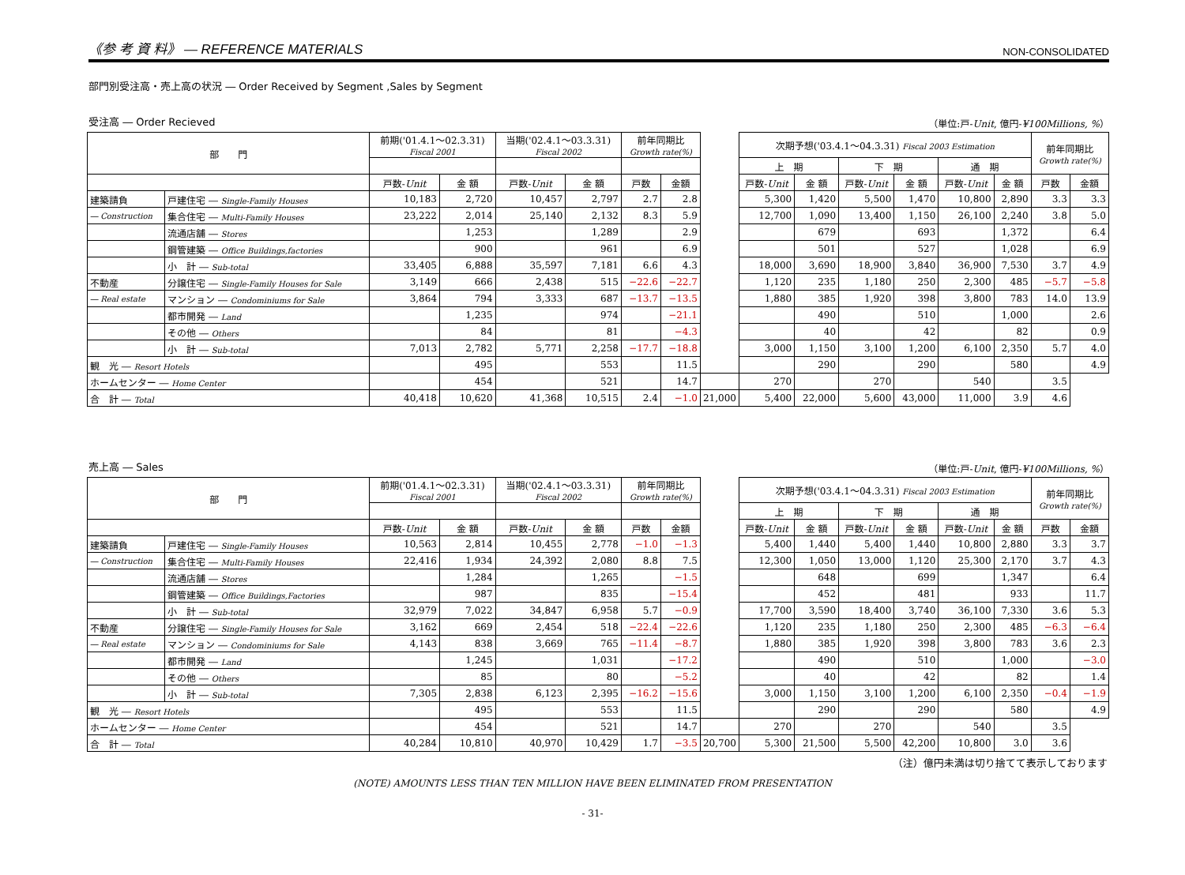《参 考 資 料》 ― REFERENCE MATERIALS NON-CONSOLIDATED
部門別受注高・売上高の状況 ― Order Received by Segment ,Sales by Segment
受注高 ― Order Recieved （単位:戸-Unit, 億円-¥100Millions, %）
| 部 門 | | 前期('01.4.1～02.3.31) Fiscal 2001 | | 当期('02.4.1～03.3.31) Fiscal 2002 | | 前年同期比 Growth rate(%) | | | 次期予想('03.4.1～04.3.31) Fiscal 2003 Estimation | | | | | | 前年同期比 Growth rate(%) | |
| --- | --- | --- | --- | --- | --- | --- | --- | --- | --- | --- | --- | --- | --- | --- | --- | --- |
| | | | | | | | | | 上 期 | | 下 期 | | 通 期 | | | |
| | | 戸数- Unit | 金 額 | 戸数- Unit | 金 額 | 戸数 | 金額 | | 戸数- Unit | 金 額 | 戸数- Unit | 金 額 | 戸数- Unit | 金 額 | 戸数 | 金額 |
| 建築請負 | 戸建住宅 ― Single-Family Houses | 10,183 | 2,720 | 10,457 | 2,797 | 2.7 | 2.8 | | 5,300 | 1,420 | 5,500 | 1,470 | 10,800 | 2,890 | 3.3 | 3.3 |
| ― Construction | 集合住宅 ― Multi-Family Houses | 23,222 | 2,014 | 25,140 | 2,132 | 8.3 | 5.9 | | 12,700 | 1,090 | 13,400 | 1,150 | 26,100 | 2,240 | 3.8 | 5.0 |
| | 流通店舗 ― Stores | | 1,253 | | 1,289 | | 2.9 | | | 679 | | 693 | | 1,372 | | 6.4 |
| | 鋼管建築 ― Office Buildings,factories | | 900 | | 961 | | 6.9 | | | 501 | | 527 | | 1,028 | | 6.9 |
| | 小 計 ― Sub-total | 33,405 | 6,888 | 35,597 | 7,181 | 6.6 | 4.3 | | 18,000 | 3,690 | 18,900 | 3,840 | 36,900 | 7,530 | 3.7 | 4.9 |
| 不動産 | 分譲住宅 ― Single-Family Houses for Sale | 3,149 | 666 | 2,438 | 515 | −22.6 | −22.7 | | 1,120 | 235 | 1,180 | 250 | 2,300 | 485 | −5.7 | −5.8 |
| ― Real estate | マンション ― Condominiums for Sale | 3,864 | 794 | 3,333 | 687 | −13.7 | −13.5 | | 1,880 | 385 | 1,920 | 398 | 3,800 | 783 | 14.0 | 13.9 |
| | 都市開発 ― Land | | 1,235 | | 974 | | −21.1 | | | 490 | | 510 | | 1,000 | | 2.6 |
| | その他 ― Others | | 84 | | 81 | | −4.3 | | | 40 | | 42 | | 82 | | 0.9 |
| | 小 計 ― Sub-total | 7,013 | 2,782 | 5,771 | 2,258 | −17.7 | −18.8 | | 3,000 | 1,150 | 3,100 | 1,200 | 6,100 | 2,350 | 5.7 | 4.0 |
| 観 光 ― Resort Hotels | | | 495 | | 553 | | 11.5 | | | 290 | | 290 | | 580 | | 4.9 |
| ホームセンター ― Home Center | | | 454 | | 521 | | 14.7 | | 270 | | 270 | | 540 | | 3.5 | |
| 合 計 ― Total | | 40,418 | 10,620 | 41,368 | 10,515 | 2.4 | −1.0 | 21,000 | 5,400 | 22,000 | 5,600 | 43,000 | 11,000 | 3.9 | 4.6 | |
売上高 ― Sales （単位:戸-Unit, 億円-¥100Millions, %）
| 部 門 | | 前期('01.4.1～02.3.31) Fiscal 2001 | | 当期('02.4.1～03.3.31) Fiscal 2002 | | 前年同期比 Growth rate(%) | | | 次期予想('03.4.1～04.3.31) Fiscal 2003 Estimation | | | | | | 前年同期比 Growth rate(%) | |
| --- | --- | --- | --- | --- | --- | --- | --- | --- | --- | --- | --- | --- | --- | --- | --- | --- |
| | | | | | | | | | 上 期 | | 下 期 | | 通 期 | | | |
| | | 戸数- Unit | 金 額 | 戸数- Unit | 金 額 | 戸数 | 金額 | | 戸数- Unit | 金 額 | 戸数- Unit | 金 額 | 戸数- Unit | 金 額 | 戸数 | 金額 |
| 建築請負 | 戸建住宅 ― Single-Family Houses | 10,563 | 2,814 | 10,455 | 2,778 | −1.0 | −1.3 | | 5,400 | 1,440 | 5,400 | 1,440 | 10,800 | 2,880 | 3.3 | 3.7 |
| ― Construction | 集合住宅 ― Multi-Family Houses | 22,416 | 1,934 | 24,392 | 2,080 | 8.8 | 7.5 | | 12,300 | 1,050 | 13,000 | 1,120 | 25,300 | 2,170 | 3.7 | 4.3 |
| | 流通店舗 ― Stores | | 1,284 | | 1,265 | | −1.5 | | | 648 | | 699 | | 1,347 | | 6.4 |
| | 鋼管建築 ― Office Buildings,Factories | | 987 | | 835 | | −15.4 | | | 452 | | 481 | | 933 | | 11.7 |
| | 小 計 ― Sub-total | 32,979 | 7,022 | 34,847 | 6,958 | 5.7 | −0.9 | | 17,700 | 3,590 | 18,400 | 3,740 | 36,100 | 7,330 | 3.6 | 5.3 |
| 不動産 | 分譲住宅 ― Single-Family Houses for Sale | 3,162 | 669 | 2,454 | 518 | −22.4 | −22.6 | | 1,120 | 235 | 1,180 | 250 | 2,300 | 485 | −6.3 | −6.4 |
| ― Real estate | マンション ― Condominiums for Sale | 4,143 | 838 | 3,669 | 765 | −11.4 | −8.7 | | 1,880 | 385 | 1,920 | 398 | 3,800 | 783 | 3.6 | 2.3 |
| | 都市開発 ― Land | | 1,245 | | 1,031 | | −17.2 | | | 490 | | 510 | | 1,000 | | −3.0 |
| | その他 ― Others | | 85 | | 80 | | −5.2 | | | 40 | | 42 | | 82 | | 1.4 |
| | 小 計 ― Sub-total | 7,305 | 2,838 | 6,123 | 2,395 | −16.2 | −15.6 | | 3,000 | 1,150 | 3,100 | 1,200 | 6,100 | 2,350 | −0.4 | −1.9 |
| 観 光 ― Resort Hotels | | | 495 | | 553 | | 11.5 | | | 290 | | 290 | | 580 | | 4.9 |
| ホームセンター ― Home Center | | | 454 | | 521 | | 14.7 | | 270 | | 270 | | 540 | | 3.5 | |
| 合 計 ― Total | | 40,284 | 10,810 | 40,970 | 10,429 | 1.7 | −3.5 | 20,700 | 5,300 | 21,500 | 5,500 | 42,200 | 10,800 | 3.0 | 3.6 | |
（注）億円未満は切り捨てて表示しております
(NOTE) AMOUNTS LESS THAN TEN MILLION HAVE BEEN ELIMINATED FROM PRESENTATION
- 31-